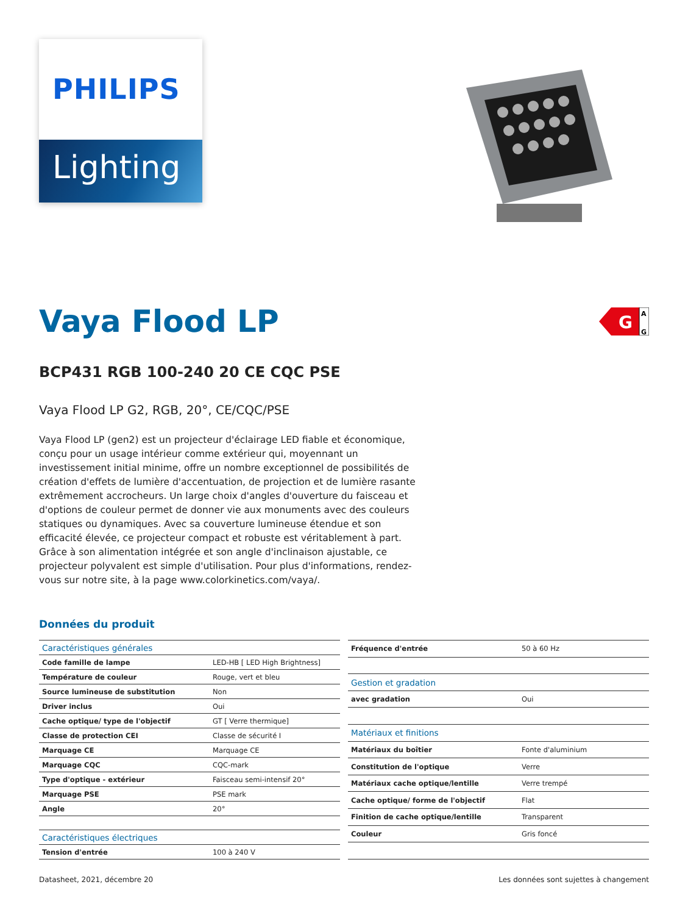PHILIPS
Lighting
Vaya Flood LP
G
A
G
BCP431 RGB 100-240 20 CE CQC PSE
Vaya Flood LP G2, RGB, 20°, CE/CQC/PSE
Vaya Flood LP (gen2) est un projecteur d'éclairage LED fiable et économique, conçu pour un usage intérieur comme extérieur qui, moyennant un investissement initial minime, offre un nombre exceptionnel de possibilités de création d'effets de lumière d'accentuation, de projection et de lumière rasante extrêmement accrocheurs. Un large choix d'angles d'ouverture du faisceau et d'options de couleur permet de donner vie aux monuments avec des couleurs statiques ou dynamiques. Avec sa couverture lumineuse étendue et son efficacité élevée, ce projecteur compact et robuste est véritablement à part. Grâce à son alimentation intégrée et son angle d'inclinaison ajustable, ce projecteur polyvalent est simple d'utilisation. Pour plus d'informations, rendez-vous sur notre site, à la page www.colorkinetics.com/vaya/.
Données du produit
| Caractéristiques générales | |
| --- | --- |
| Code famille de lampe | LED-HB [ LED High Brightness] |
| Température de couleur | Rouge, vert et bleu |
| Source lumineuse de substitution | Non |
| Driver inclus | Oui |
| Cache optique/ type de l'objectif | GT [ Verre thermique] |
| Classe de protection CEI | Classe de sécurité I |
| Marquage CE | Marquage CE |
| Marquage CQC | CQC-mark |
| Type d'optique - extérieur | Faisceau semi-intensif 20° |
| Marquage PSE | PSE mark |
| Angle | 20° |
| Caractéristiques électriques | |
| Tension d'entrée | 100 à 240 V |
| Fréquence d'entrée | 50 à 60 Hz |
| Gestion et gradation | |
| avec gradation | Oui |
| Matériaux et finitions | |
| Matériaux du boîtier | Fonte d'aluminium |
| Constitution de l'optique | Verre |
| Matériaux cache optique/lentille | Verre trempé |
| Cache optique/ forme de l'objectif | Flat |
| Finition de cache optique/lentille | Transparent |
| Couleur | Gris foncé |
Datasheet, 2021, décembre 20 Les données sont sujettes à changement